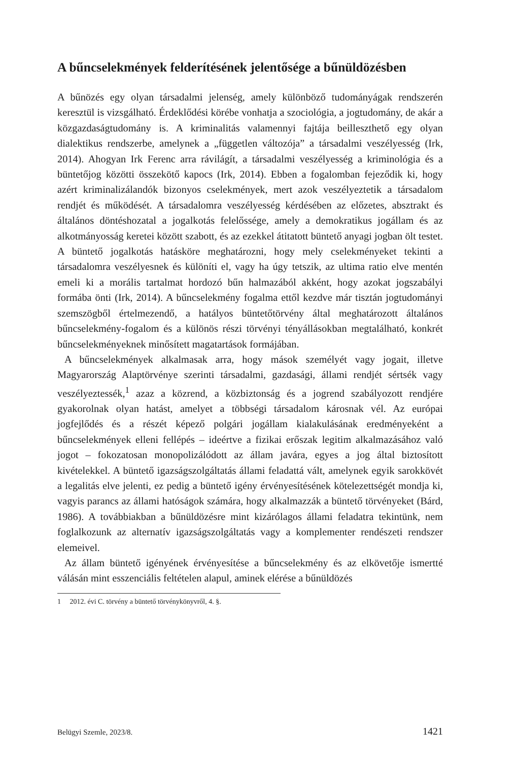A bűncselekmények felderítésének jelentősége a bűnüldözésben
A bűnözés egy olyan társadalmi jelenség, amely különböző tudományágak rendszerén keresztül is vizsgálható. Érdeklődési körébe vonhatja a szociológia, a jogtudomány, de akár a közgazdaságtudomány is. A kriminalitás valamennyi fajtája beilleszthető egy olyan dialektikus rendszerbe, amelynek a „független változója” a társadalmi veszélyesség (Irk, 2014). Ahogyan Irk Ferenc arra rávilágít, a társadalmi veszélyesség a kriminológia és a büntetőjog közötti összekötő kapocs (Irk, 2014). Ebben a fogalomban fejeződik ki, hogy azért kriminalizálandók bizonyos cselekmények, mert azok veszélyeztetik a társadalom rendjét és működését. A társadalomra veszélyesség kérdésében az előzetes, absztrakt és általános döntéshozatal a jogalkotás felelőssége, amely a demokratikus jogállam és az alkotmányosság keretei között szabott, és az ezekkel átitatott büntető anyagi jogban ölt testet. A büntető jogalkotás hatásköre meghatározni, hogy mely cselekményeket tekinti a társadalomra veszélyesnek és különíti el, vagy ha úgy tetszik, az ultima ratio elve mentén emeli ki a morális tartalmat hordozó bűn halmazából akként, hogy azokat jogszabályi formába önti (Irk, 2014). A bűncselekmény fogalma ettől kezdve már tisztán jogtudományi szemszögből értelmezendő, a hatályos büntetőtörvény által meghatározott általános bűncselekmény-fogalom és a különös részi törvényi tényállásokban megtalálható, konkrét bűncselekményeknek minősített magatartások formájában.
A bűncselekmények alkalmasak arra, hogy mások személyét vagy jogait, illetve Magyarország Alaptörvénye szerinti társadalmi, gazdasági, állami rendjét sértsék vagy veszélyeztessék,<sup>1</sup> azaz a közrend, a közbiztonság és a jogrend szabályozott rendjére gyakorolnak olyan hatást, amelyet a többségi társadalom károsnak vél. Az európai jogfejlődés és a részét képező polgári jogállam kialakulásának eredményeként a bűncselekmények elleni fellépés – ideértve a fizikai erőszak legitim alkalmazásához való jogot – fokozatosan monopolizálódott az állam javára, egyes a jog által biztosított kivételekkel. A büntető igazságszolgáltatás állami feladattá vált, amelynek egyik sarokkövét a legalitás elve jelenti, ez pedig a büntető igény érvényesítésének kötelezettségét mondja ki, vagyis parancs az állami hatóságok számára, hogy alkalmazzák a büntető törvényeket (Bárd, 1986). A továbbiakban a bűnüldözésre mint kizárólagos állami feladatra tekintünk, nem foglalkozunk az alternatív igazságszolgáltatás vagy a komplementer rendészeti rendszer elemeivel.
Az állam büntető igényének érvényesítése a bűncselekmény és az elkövetője ismertté válásán mint esszenciális feltételen alapul, aminek elérése a bűnüldözés
1 2012. évi C. törvény a büntető törvénykönyvről, 4. §.
Belügyi Szemle, 2023/8. 1421